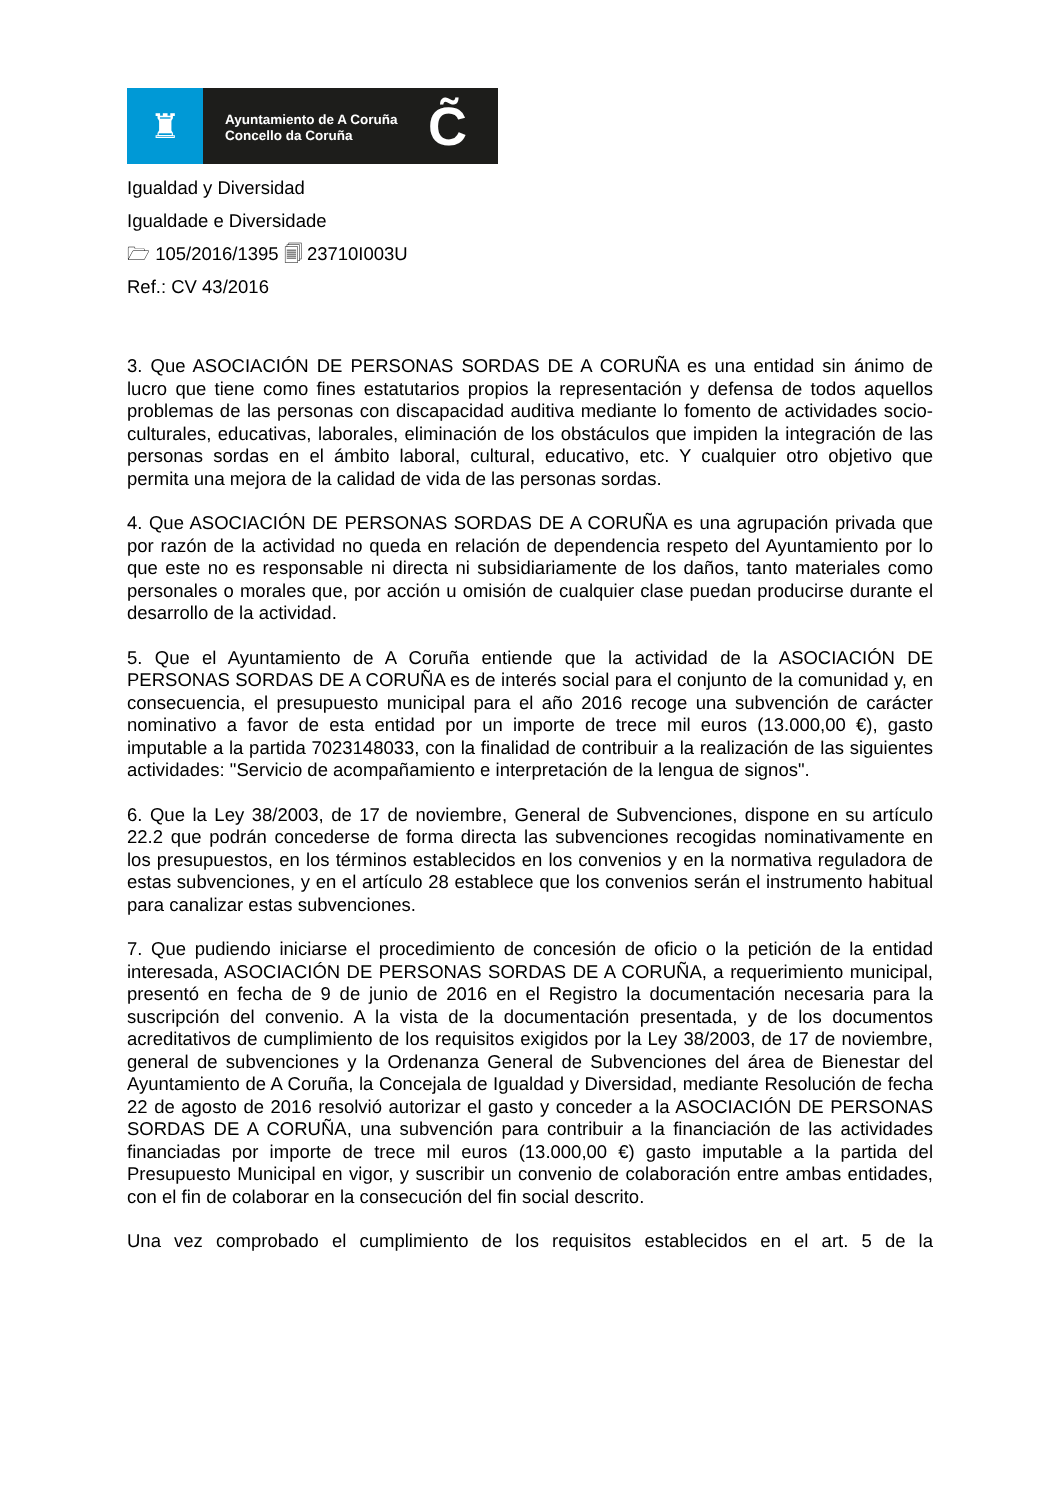♜
Ayuntamiento de A Coruña
Concello da Coruña
C̃
Igualdad y Diversidad
Igualdade e Diversidade
🗁 105/2016/1395 🗐 23710I003U
Ref.: CV 43/2016
3. Que ASOCIACIÓN DE PERSONAS SORDAS DE A CORUÑA es una entidad sin ánimo de lucro que tiene como fines estatutarios propios la representación y defensa de todos aquellos problemas de las personas con discapacidad auditiva mediante lo fomento de actividades socio-culturales, educativas, laborales, eliminación de los obstáculos que impiden la integración de las personas sordas en el ámbito laboral, cultural, educativo, etc. Y cualquier otro objetivo que permita una mejora de la calidad de vida de las personas sordas.
4. Que ASOCIACIÓN DE PERSONAS SORDAS DE A CORUÑA es una agrupación privada que por razón de la actividad no queda en relación de dependencia respeto del Ayuntamiento por lo que este no es responsable ni directa ni subsidiariamente de los daños, tanto materiales como personales o morales que, por acción u omisión de cualquier clase puedan producirse durante el desarrollo de la actividad.
5. Que el Ayuntamiento de A Coruña entiende que la actividad de la ASOCIACIÓN DE PERSONAS SORDAS DE A CORUÑA es de interés social para el conjunto de la comunidad y, en consecuencia, el presupuesto municipal para el año 2016 recoge una subvención de carácter nominativo a favor de esta entidad por un importe de trece mil euros (13.000,00 €), gasto imputable a la partida 7023148033, con la finalidad de contribuir a la realización de las siguientes actividades: "Servicio de acompañamiento e interpretación de la lengua de signos".
6. Que la Ley 38/2003, de 17 de noviembre, General de Subvenciones, dispone en su artículo 22.2 que podrán concederse de forma directa las subvenciones recogidas nominativamente en los presupuestos, en los términos establecidos en los convenios y en la normativa reguladora de estas subvenciones, y en el artículo 28 establece que los convenios serán el instrumento habitual para canalizar estas subvenciones.
7. Que pudiendo iniciarse el procedimiento de concesión de oficio o la petición de la entidad interesada, ASOCIACIÓN DE PERSONAS SORDAS DE A CORUÑA, a requerimiento municipal, presentó en fecha de 9 de junio de 2016 en el Registro la documentación necesaria para la suscripción del convenio. A la vista de la documentación presentada, y de los documentos acreditativos de cumplimiento de los requisitos exigidos por la Ley 38/2003, de 17 de noviembre, general de subvenciones y la Ordenanza General de Subvenciones del área de Bienestar del Ayuntamiento de A Coruña, la Concejala de Igualdad y Diversidad, mediante Resolución de fecha 22 de agosto de 2016 resolvió autorizar el gasto y conceder a la ASOCIACIÓN DE PERSONAS SORDAS DE A CORUÑA, una subvención para contribuir a la financiación de las actividades financiadas por importe de trece mil euros (13.000,00 €) gasto imputable a la partida del Presupuesto Municipal en vigor, y suscribir un convenio de colaboración entre ambas entidades, con el fin de colaborar en la consecución del fin social descrito.
Una vez comprobado el cumplimiento de los requisitos establecidos en el art. 5 de la